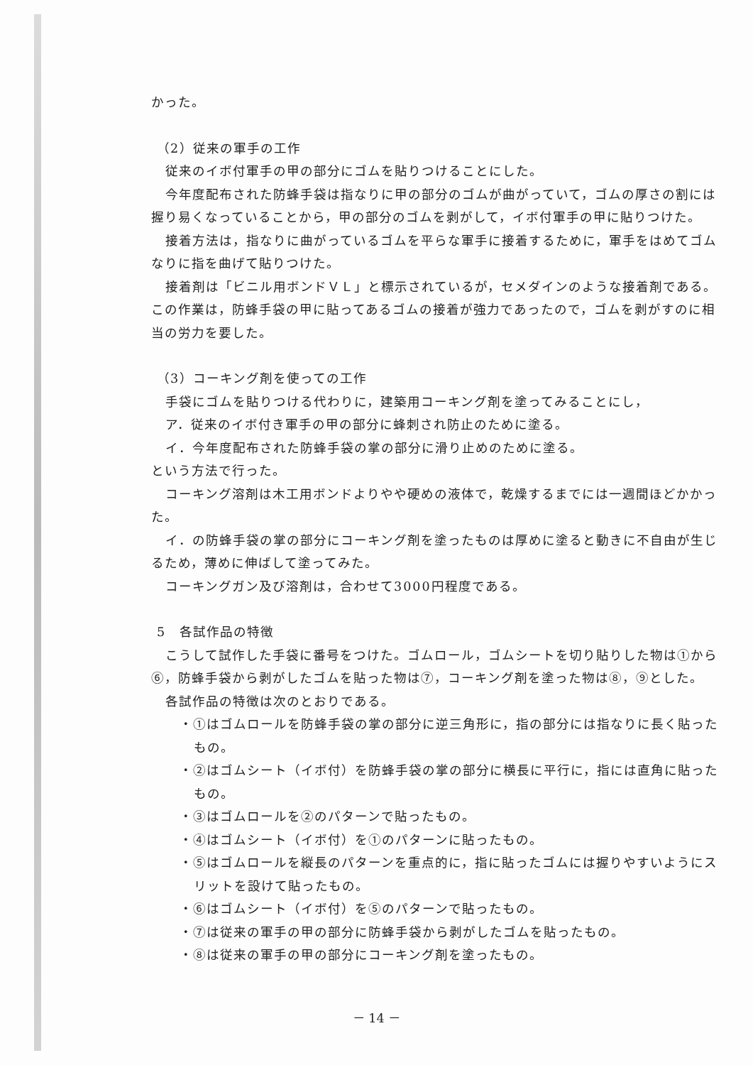かった。
（2）従来の軍手の工作
従来のイボ付軍手の甲の部分にゴムを貼りつけることにした。
今年度配布された防蜂手袋は指なりに甲の部分のゴムが曲がっていて，ゴムの厚さの割には握り易くなっていることから，甲の部分のゴムを剥がして，イボ付軍手の甲に貼りつけた。
接着方法は，指なりに曲がっているゴムを平らな軍手に接着するために，軍手をはめてゴムなりに指を曲げて貼りつけた。
接着剤は「ビニル用ボンドＶＬ」と標示されているが，セメダインのような接着剤である。この作業は，防蜂手袋の甲に貼ってあるゴムの接着が強力であったので，ゴムを剥がすのに相当の労力を要した。
（3）コーキング剤を使っての工作
手袋にゴムを貼りつける代わりに，建築用コーキング剤を塗ってみることにし，
ア．従来のイボ付き軍手の甲の部分に蜂刺され防止のために塗る。
イ．今年度配布された防蜂手袋の掌の部分に滑り止めのために塗る。
という方法で行った。
コーキング溶剤は木工用ボンドよりやや硬めの液体で，乾燥するまでには一週間ほどかかった。
イ．の防蜂手袋の掌の部分にコーキング剤を塗ったものは厚めに塗ると動きに不自由が生じるため，薄めに伸ばして塗ってみた。
コーキングガン及び溶剤は，合わせて3000円程度である。
5　各試作品の特徴
こうして試作した手袋に番号をつけた。ゴムロール，ゴムシートを切り貼りした物は①から⑥，防蜂手袋から剥がしたゴムを貼った物は⑦，コーキング剤を塗った物は⑧，⑨とした。
各試作品の特徴は次のとおりである。
・①はゴムロールを防蜂手袋の掌の部分に逆三角形に，指の部分には指なりに長く貼ったもの。
・②はゴムシート（イボ付）を防蜂手袋の掌の部分に横長に平行に，指には直角に貼ったもの。
・③はゴムロールを②のパターンで貼ったもの。
・④はゴムシート（イボ付）を①のパターンに貼ったもの。
・⑤はゴムロールを縦長のパターンを重点的に，指に貼ったゴムには握りやすいようにスリットを設けて貼ったもの。
・⑥はゴムシート（イボ付）を⑤のパターンで貼ったもの。
・⑦は従来の軍手の甲の部分に防蜂手袋から剥がしたゴムを貼ったもの。
・⑧は従来の軍手の甲の部分にコーキング剤を塗ったもの。
－ 14 －